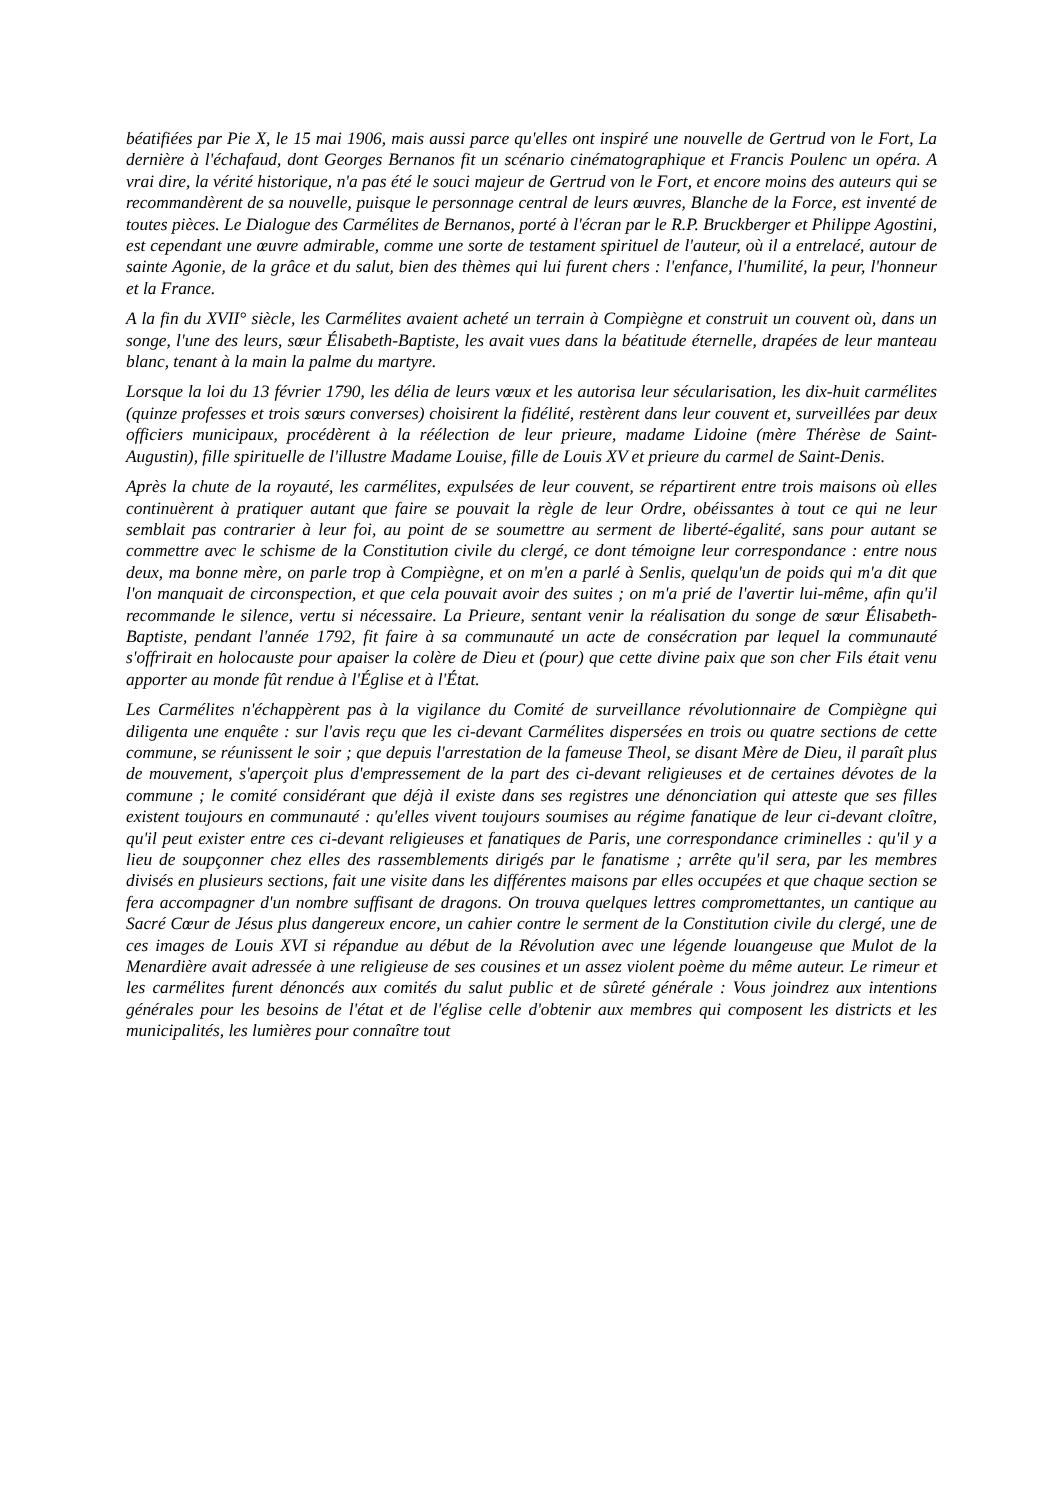béatifiées par Pie X, le 15 mai 1906, mais aussi parce qu'elles ont inspiré une nouvelle de Gertrud von le Fort, La dernière à l'échafaud, dont Georges Bernanos fit un scénario cinématographique et Francis Poulenc un opéra. A vrai dire, la vérité historique, n'a pas été le souci majeur de Gertrud von le Fort, et encore moins des auteurs qui se recommandèrent de sa nouvelle, puisque le personnage central de leurs œuvres, Blanche de la Force, est inventé de toutes pièces. Le Dialogue des Carmélites de Bernanos, porté à l'écran par le R.P. Bruckberger et Philippe Agostini, est cependant une œuvre admirable, comme une sorte de testament spirituel de l'auteur, où il a entrelacé, autour de sainte Agonie, de la grâce et du salut, bien des thèmes qui lui furent chers : l'enfance, l'humilité, la peur, l'honneur et la France.
A la fin du XVII° siècle, les Carmélites avaient acheté un terrain à Compiègne et construit un couvent où, dans un songe, l'une des leurs, sœur Élisabeth-Baptiste, les avait vues dans la béatitude éternelle, drapées de leur manteau blanc, tenant à la main la palme du martyre.
Lorsque la loi du 13 février 1790, les délia de leurs vœux et les autorisa leur sécularisation, les dix-huit carmélites (quinze professes et trois sœurs converses) choisirent la fidélité, restèrent dans leur couvent et, surveillées par deux officiers municipaux, procédèrent à la réélection de leur prieure, madame Lidoine (mère Thérèse de Saint-Augustin), fille spirituelle de l'illustre Madame Louise, fille de Louis XV et prieure du carmel de Saint-Denis.
Après la chute de la royauté, les carmélites, expulsées de leur couvent, se répartirent entre trois maisons où elles continuèrent à pratiquer autant que faire se pouvait la règle de leur Ordre, obéissantes à tout ce qui ne leur semblait pas contrarier à leur foi, au point de se soumettre au serment de liberté-égalité, sans pour autant se commettre avec le schisme de la Constitution civile du clergé, ce dont témoigne leur correspondance : entre nous deux, ma bonne mère, on parle trop à Compiègne, et on m'en a parlé à Senlis, quelqu'un de poids qui m'a dit que l'on manquait de circonspection, et que cela pouvait avoir des suites ; on m'a prié de l'avertir lui-même, afin qu'il recommande le silence, vertu si nécessaire. La Prieure, sentant venir la réalisation du songe de sœur Élisabeth-Baptiste, pendant l'année 1792, fit faire à sa communauté un acte de consécration par lequel la communauté s'offrirait en holocauste pour apaiser la colère de Dieu et (pour) que cette divine paix que son cher Fils était venu apporter au monde fût rendue à l'Église et à l'État.
Les Carmélites n'échappèrent pas à la vigilance du Comité de surveillance révolutionnaire de Compiègne qui diligenta une enquête : sur l'avis reçu que les ci-devant Carmélites dispersées en trois ou quatre sections de cette commune, se réunissent le soir ; que depuis l'arrestation de la fameuse Theol, se disant Mère de Dieu, il paraît plus de mouvement, s'aperçoit plus d'empressement de la part des ci-devant religieuses et de certaines dévotes de la commune ; le comité considérant que déjà il existe dans ses registres une dénonciation qui atteste que ses filles existent toujours en communauté : qu'elles vivent toujours soumises au régime fanatique de leur ci-devant cloître, qu'il peut exister entre ces ci-devant religieuses et fanatiques de Paris, une correspondance criminelles : qu'il y a lieu de soupçonner chez elles des rassemblements dirigés par le fanatisme ; arrête qu'il sera, par les membres divisés en plusieurs sections, fait une visite dans les différentes maisons par elles occupées et que chaque section se fera accompagner d'un nombre suffisant de dragons. On trouva quelques lettres compromettantes, un cantique au Sacré Cœur de Jésus plus dangereux encore, un cahier contre le serment de la Constitution civile du clergé, une de ces images de Louis XVI si répandue au début de la Révolution avec une légende louangeuse que Mulot de la Menardière avait adressée à une religieuse de ses cousines et un assez violent poème du même auteur. Le rimeur et les carmélites furent dénoncés aux comités du salut public et de sûreté générale : Vous joindrez aux intentions générales pour les besoins de l'état et de l'église celle d'obtenir aux membres qui composent les districts et les municipalités, les lumières pour connaître tout